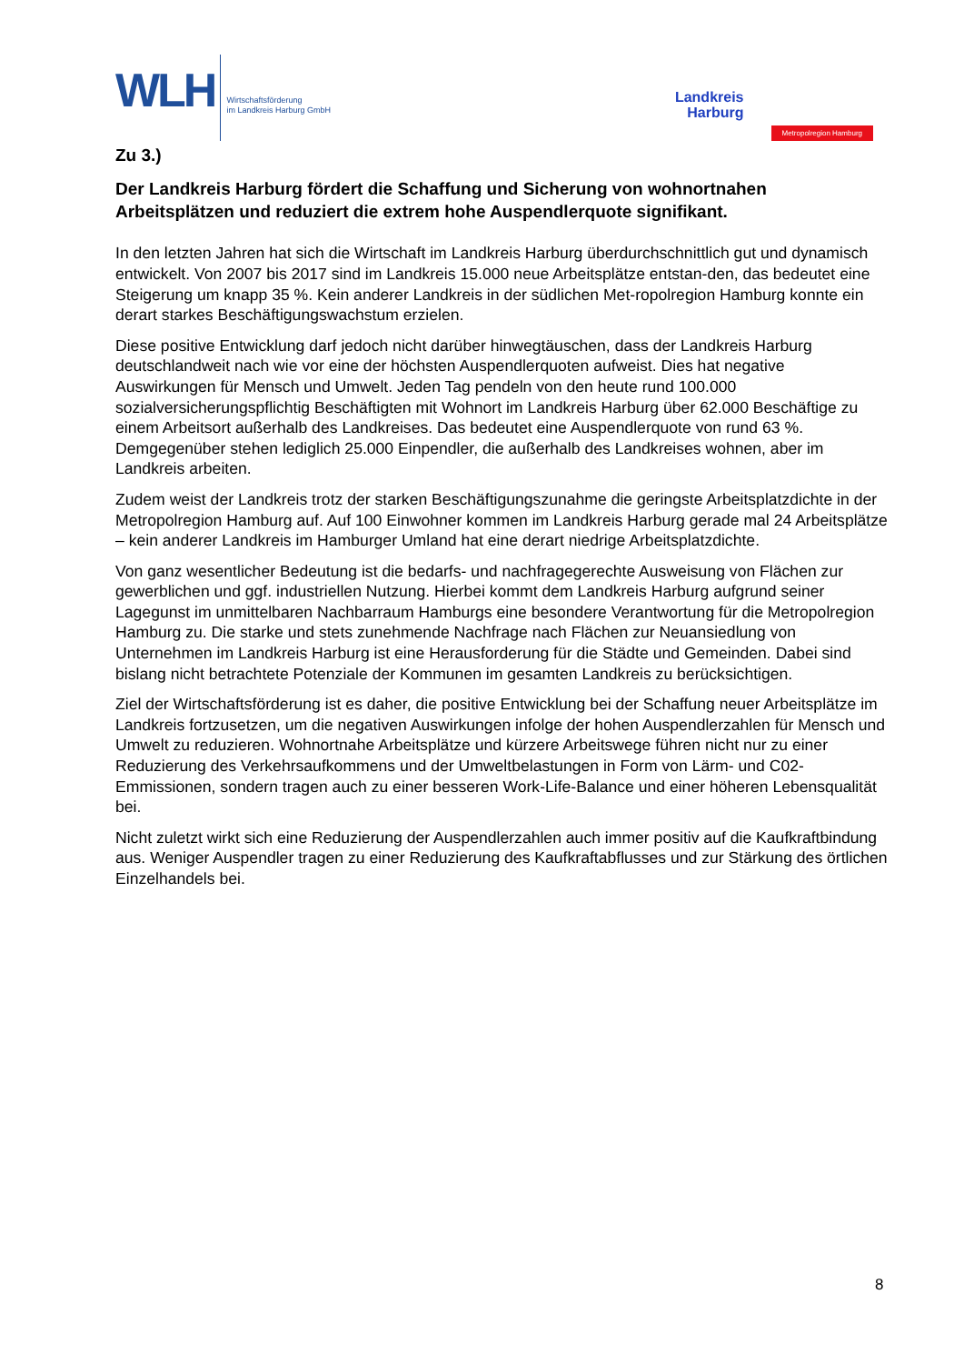WLH
Wirtschaftsförderung
im Landkreis Harburg GmbH
Landkreis
Harburg
Metropolregion Hamburg
Zu 3.)
Der Landkreis Harburg fördert die Schaffung und Sicherung von wohnortnahen Arbeitsplätzen und reduziert die extrem hohe Auspendlerquote signifikant.
In den letzten Jahren hat sich die Wirtschaft im Landkreis Harburg überdurchschnittlich gut und dynamisch entwickelt. Von 2007 bis 2017 sind im Landkreis 15.000 neue Arbeitsplätze entstan-den, das bedeutet eine Steigerung um knapp 35 %. Kein anderer Landkreis in der südlichen Met-ropolregion Hamburg konnte ein derart starkes Beschäftigungswachstum erzielen.
Diese positive Entwicklung darf jedoch nicht darüber hinwegtäuschen, dass der Landkreis Harburg deutschlandweit nach wie vor eine der höchsten Auspendlerquoten aufweist. Dies hat negative Auswirkungen für Mensch und Umwelt. Jeden Tag pendeln von den heute rund 100.000 sozialversicherungspflichtig Beschäftigten mit Wohnort im Landkreis Harburg über 62.000 Beschäftige zu einem Arbeitsort außerhalb des Landkreises. Das bedeutet eine Auspendlerquote von rund 63 %. Demgegenüber stehen lediglich 25.000 Einpendler, die außerhalb des Landkreises wohnen, aber im Landkreis arbeiten.
Zudem weist der Landkreis trotz der starken Beschäftigungszunahme die geringste Arbeitsplatzdichte in der Metropolregion Hamburg auf. Auf 100 Einwohner kommen im Landkreis Harburg gerade mal 24 Arbeitsplätze – kein anderer Landkreis im Hamburger Umland hat eine derart niedrige Arbeitsplatzdichte.
Von ganz wesentlicher Bedeutung ist die bedarfs- und nachfragegerechte Ausweisung von Flächen zur gewerblichen und ggf. industriellen Nutzung. Hierbei kommt dem Landkreis Harburg aufgrund seiner Lagegunst im unmittelbaren Nachbarraum Hamburgs eine besondere Verantwortung für die Metropolregion Hamburg zu. Die starke und stets zunehmende Nachfrage nach Flächen zur Neuansiedlung von Unternehmen im Landkreis Harburg ist eine Herausforderung für die Städte und Gemeinden. Dabei sind bislang nicht betrachtete Potenziale der Kommunen im gesamten Landkreis zu berücksichtigen.
Ziel der Wirtschaftsförderung ist es daher, die positive Entwicklung bei der Schaffung neuer Arbeitsplätze im Landkreis fortzusetzen, um die negativen Auswirkungen infolge der hohen Auspendlerzahlen für Mensch und Umwelt zu reduzieren. Wohnortnahe Arbeitsplätze und kürzere Arbeitswege führen nicht nur zu einer Reduzierung des Verkehrsaufkommens und der Umweltbelastungen in Form von Lärm- und C02-Emmissionen, sondern tragen auch zu einer besseren Work-Life-Balance und einer höheren Lebensqualität bei.
Nicht zuletzt wirkt sich eine Reduzierung der Auspendlerzahlen auch immer positiv auf die Kaufkraftbindung aus. Weniger Auspendler tragen zu einer Reduzierung des Kaufkraftabflusses und zur Stärkung des örtlichen Einzelhandels bei.
8